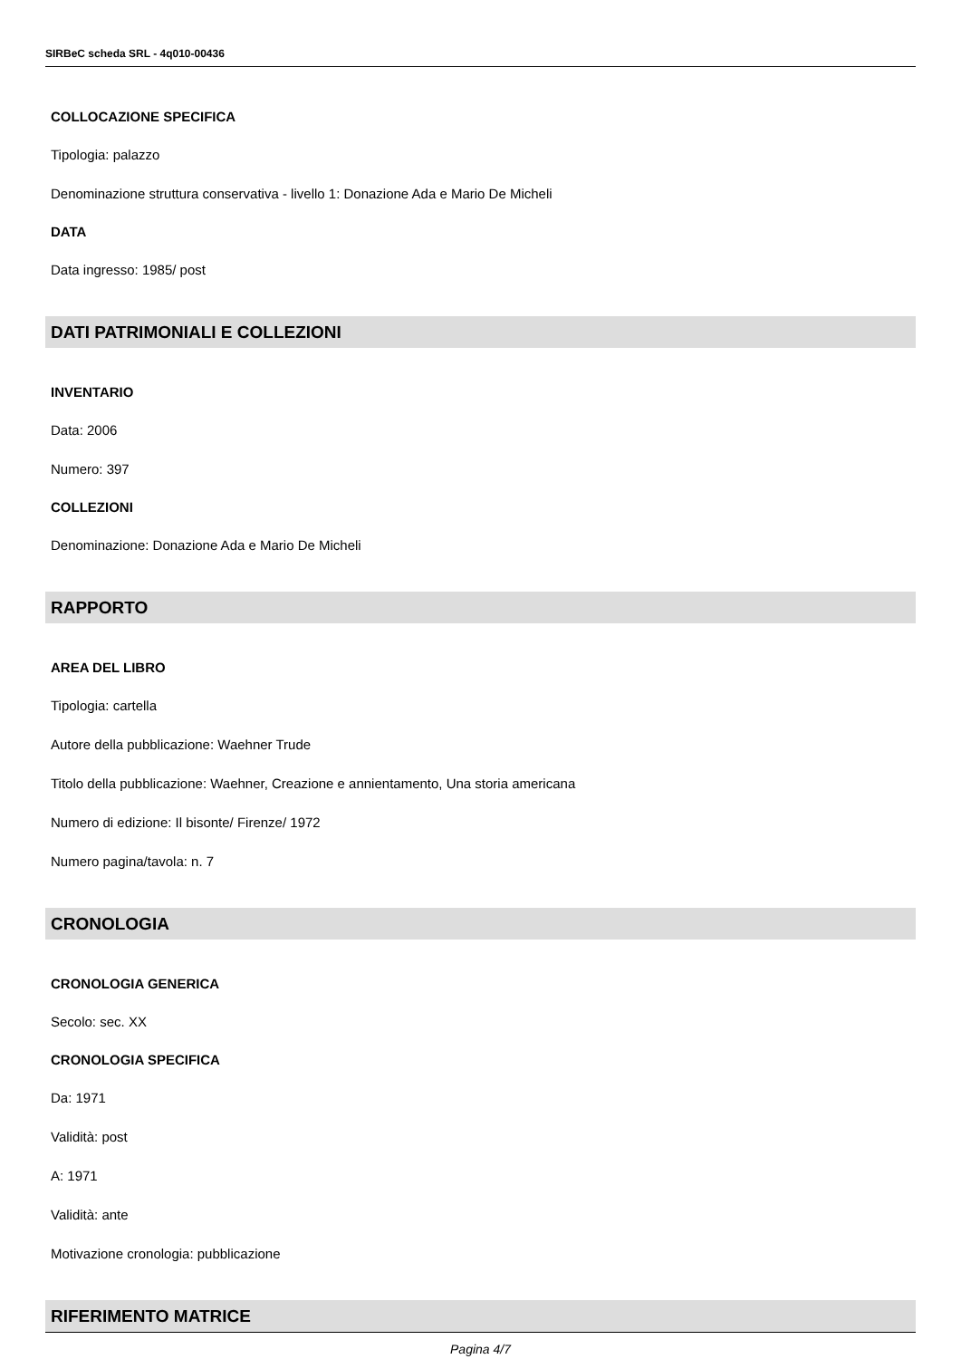SIRBeC scheda SRL - 4q010-00436
COLLOCAZIONE SPECIFICA
Tipologia: palazzo
Denominazione struttura conservativa - livello 1: Donazione Ada e Mario De Micheli
DATA
Data ingresso: 1985/ post
DATI PATRIMONIALI E COLLEZIONI
INVENTARIO
Data: 2006
Numero: 397
COLLEZIONI
Denominazione: Donazione Ada e Mario De Micheli
RAPPORTO
AREA DEL LIBRO
Tipologia: cartella
Autore della pubblicazione: Waehner Trude
Titolo della pubblicazione: Waehner, Creazione e annientamento, Una storia americana
Numero di edizione: Il bisonte/ Firenze/ 1972
Numero pagina/tavola: n. 7
CRONOLOGIA
CRONOLOGIA GENERICA
Secolo: sec. XX
CRONOLOGIA SPECIFICA
Da: 1971
Validità: post
A: 1971
Validità: ante
Motivazione cronologia: pubblicazione
RIFERIMENTO MATRICE
Pagina 4/7